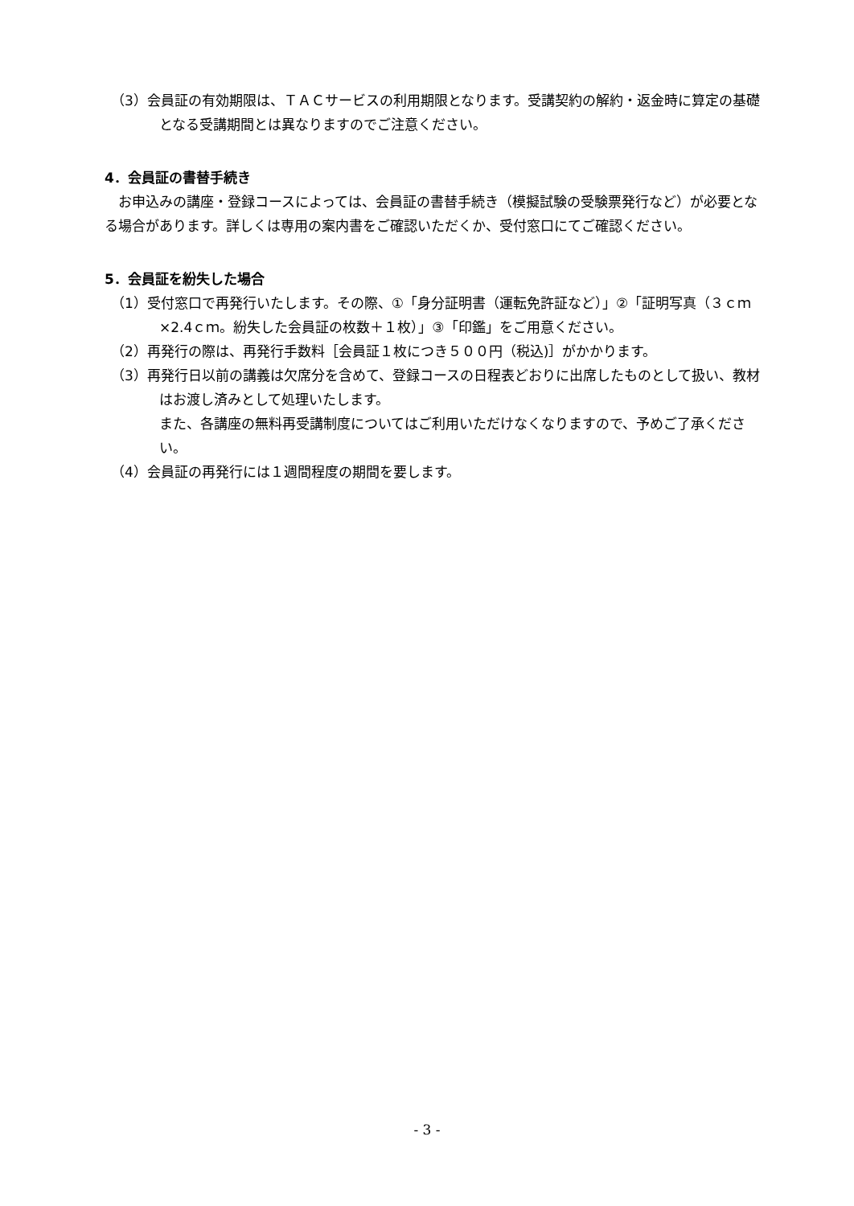（3）会員証の有効期限は、ＴＡＣサービスの利用期限となります。受講契約の解約・返金時に算定の基礎となる受講期間とは異なりますのでご注意ください。
4．会員証の書替手続き
お申込みの講座・登録コースによっては、会員証の書替手続き（模擬試験の受験票発行など）が必要となる場合があります。詳しくは専用の案内書をご確認いただくか、受付窓口にてご確認ください。
5．会員証を紛失した場合
（1）受付窓口で再発行いたします。その際、①「身分証明書（運転免許証など）」②「証明写真（３ｃｍ×2.4ｃｍ。紛失した会員証の枚数＋１枚）」③「印鑑」をご用意ください。
（2）再発行の際は、再発行手数料［会員証１枚につき５００円（税込)］がかかります。
（3）再発行日以前の講義は欠席分を含めて、登録コースの日程表どおりに出席したものとして扱い、教材はお渡し済みとして処理いたします。
また、各講座の無料再受講制度についてはご利用いただけなくなりますので、予めご了承ください。
（4）会員証の再発行には１週間程度の期間を要します。
- 3 -